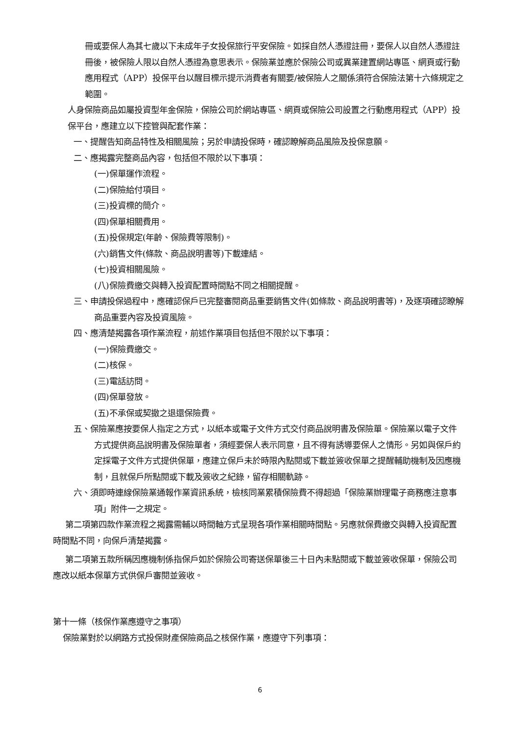冊或要保人為其七歲以下未成年子女投保旅行平安保險。如採自然人憑證註冊，要保人以自然人憑證註冊後，被保險人限以自然人憑證為意思表示。保險業並應於保險公司或異業建置網站專區、網頁或行動應用程式（APP）投保平台以醒目標示提示消費者有關要/被保險人之關係須符合保險法第十六條規定之範圍。
人身保險商品如屬投資型年金保險，保險公司於網站專區、網頁或保險公司設置之行動應用程式（APP）投保平台，應建立以下控管與配套作業：
一、提醒告知商品特性及相關風險；另於申請投保時，確認瞭解商品風險及投保意願。
二、應揭露完整商品內容，包括但不限於以下事項：
(一)保單運作流程。
(二)保險給付項目。
(三)投資標的簡介。
(四)保單相關費用。
(五)投保規定(年齡、保險費等限制)。
(六)銷售文件(條款、商品說明書等)下載連結。
(七)投資相關風險。
(八)保險費繳交與轉入投資配置時間點不同之相關提醒。
三、申請投保過程中，應確認保戶已完整審閱商品重要銷售文件(如條款、商品說明書等)，及逐項確認瞭解商品重要內容及投資風險。
四、應清楚揭露各項作業流程，前述作業項目包括但不限於以下事項：
(一)保險費繳交。
(二)核保。
(三)電話訪問。
(四)保單發放。
(五)不承保或契撤之退還保險費。
五、保險業應按要保人指定之方式，以紙本或電子文件方式交付商品說明書及保險單。保險業以電子文件方式提供商品說明書及保險單者，須經要保人表示同意，且不得有誘導要保人之情形。另如與保戶約定採電子文件方式提供保單，應建立保戶未於時限內點閱或下載並簽收保單之提醒輔助機制及因應機制，且就保戶所點閱或下載及簽收之紀錄，留存相關軌跡。
六、須即時連線保險業通報作業資訊系統，檢核同業累積保險費不得超過「保險業辦理電子商務應注意事項」附件一之規定。
第二項第四款作業流程之揭露需輔以時間軸方式呈現各項作業相關時間點。另應就保費繳交與轉入投資配置時間點不同，向保戶清楚揭露。
第二項第五款所稱因應機制係指保戶如於保險公司寄送保單後三十日內未點閱或下載並簽收保單，保險公司應改以紙本保單方式供保戶審閱並簽收。
第十一條（核保作業應遵守之事項）
保險業對於以網路方式投保財產保險商品之核保作業，應遵守下列事項：
6